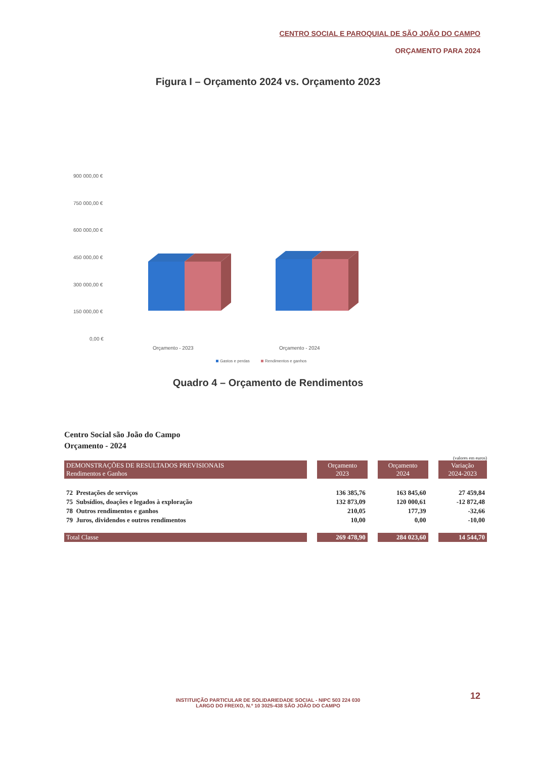CENTRO SOCIAL E PAROQUIAL DE SÃO JOÃO DO CAMPO
ORÇAMENTO PARA 2024
Figura I – Orçamento 2024 vs. Orçamento 2023
900 000,00 €
750 000,00 €
600 000,00 €
450 000,00 €
300 000,00 €
150 000,00 €
0,00 €
Orçamento - 2023
Orçamento - 2024
Gastos e perdas
Rendimentos e ganhos
Quadro 4 – Orçamento de Rendimentos
Centro Social são João do Campo
Orçamento - 2024
(valores em euros)
| DEMONSTRAÇÕES DE RESULTADOS PREVISIONAIS Rendimentos e Ganhos | Orçamento 2023 | Orçamento 2024 | Variação 2024-2023 |
| --- | --- | --- | --- |
| 72 Prestações de serviços | 136 385,76 | 163 845,60 | 27 459,84 |
| 75 Subsídios, doações e legados à exploração | 132 873,09 | 120 000,61 | -12 872,48 |
| 78 Outros rendimentos e ganhos | 210,05 | 177,39 | -32,66 |
| 79 Juros, dividendos e outros rendimentos | 10,00 | 0,00 | -10,00 |
| Total Classe | 269 478,90 | 284 023,60 | 14 544,70 |
12
INSTITUIÇÃO PARTICULAR DE SOLIDARIEDADE SOCIAL - NIPC 503 224 030
LARGO DO FREIXO, N.º 10 3025-438 SÃO JOÃO DO CAMPO